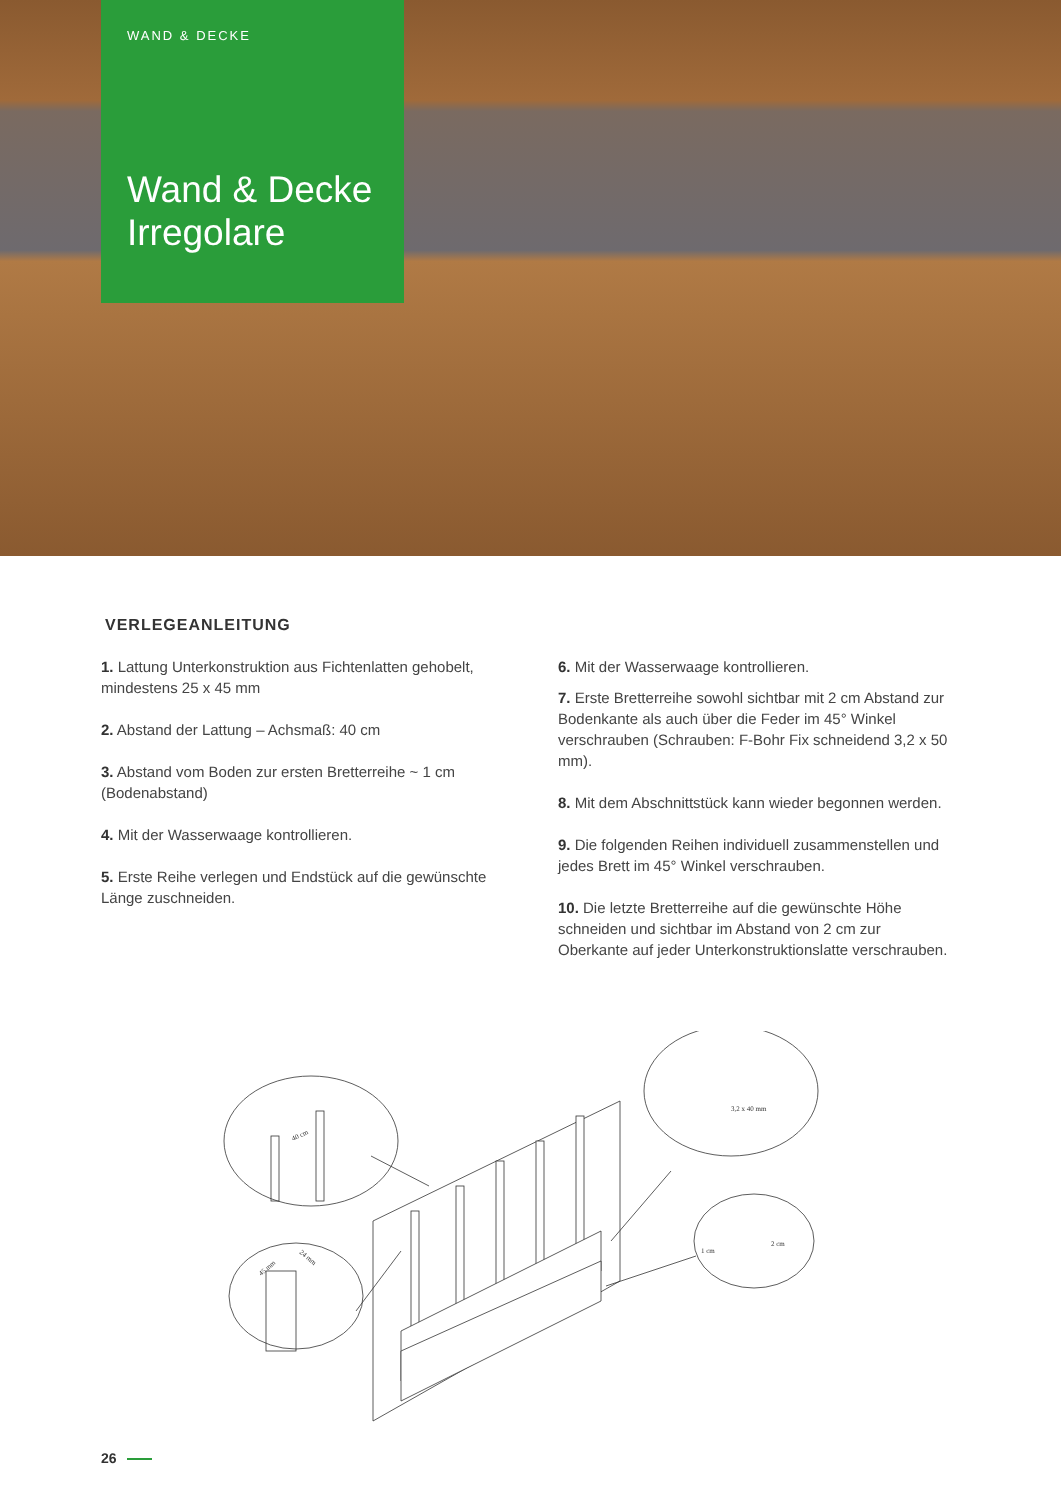WAND & DECKE
Wand & Decke
Irregolare
VERLEGEANLEITUNG
1. Lattung Unterkonstruktion aus Fichtenlatten gehobelt, mindestens 25 x 45 mm
2. Abstand der Lattung – Achsmaß: 40 cm
3. Abstand vom Boden zur ersten Bretterreihe ~ 1 cm (Bodenabstand)
4. Mit der Wasserwaage kontrollieren.
5. Erste Reihe verlegen und Endstück auf die gewünschte Länge zuschneiden.
6. Mit der Wasserwaage kontrollieren.
7. Erste Bretterreihe sowohl sichtbar mit 2 cm Abstand zur Bodenkante als auch über die Feder im 45° Winkel verschrauben (Schrauben: F-Bohr Fix schneidend 3,2 x 50 mm).
8. Mit dem Abschnittstück kann wieder begonnen werden.
9. Die folgenden Reihen individuell zusammenstellen und jedes Brett im 45° Winkel verschrauben.
10. Die letzte Bretterreihe auf die gewünschte Höhe schneiden und sichtbar im Abstand von 2 cm zur Oberkante auf jeder Unterkonstruktionslatte verschrauben.
40 cm
45 mm
24 mm
3,2 x 40 mm
1 cm
2 cm
26